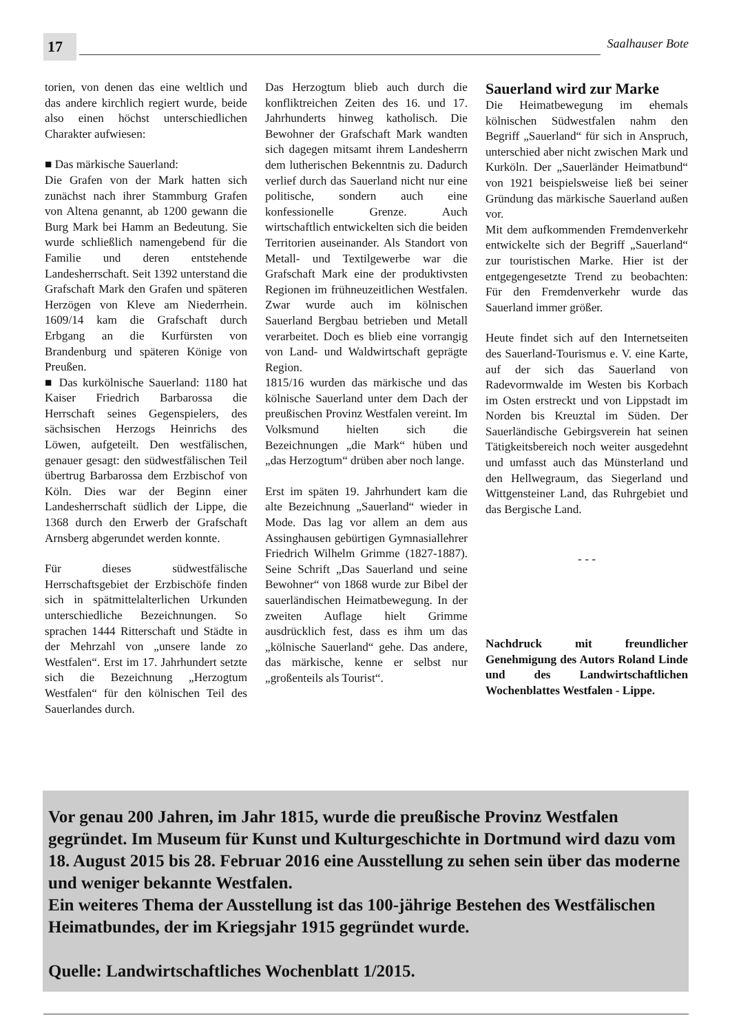17
Saalhauser Bote
torien, von denen das eine weltlich und das andere kirchlich regiert wurde, beide also einen höchst unterschiedlichen Charakter aufwiesen:
■ Das märkische Sauerland:
Die Grafen von der Mark hatten sich zunächst nach ihrer Stammburg Grafen von Altena genannt, ab 1200 gewann die Burg Mark bei Hamm an Bedeutung. Sie wurde schließlich namengebend für die Familie und deren entstehende Landesherrschaft. Seit 1392 unterstand die Grafschaft Mark den Grafen und späteren Herzögen von Kleve am Niederrhein. 1609/14 kam die Grafschaft durch Erbgang an die Kurfürsten von Brandenburg und späteren Könige von Preußen.
■ Das kurkölnische Sauerland: 1180 hat Kaiser Friedrich Barbarossa die Herrschaft seines Gegenspielers, des sächsischen Herzogs Heinrichs des Löwen, aufgeteilt. Den westfälischen, genauer gesagt: den südwestfälischen Teil übertrug Barbarossa dem Erzbischof von Köln. Dies war der Beginn einer Landesherrschaft südlich der Lippe, die 1368 durch den Erwerb der Grafschaft Arnsberg abgerundet werden konnte.
Für dieses südwestfälische Herrschaftsgebiet der Erzbischöfe finden sich in spätmittelalterlichen Urkunden unterschiedliche Bezeichnungen. So sprachen 1444 Ritterschaft und Städte in der Mehrzahl von „unsere lande zo Westfalen“. Erst im 17. Jahrhundert setzte sich die Bezeichnung „Herzogtum Westfalen“ für den kölnischen Teil des Sauerlandes durch.
Das Herzogtum blieb auch durch die konfliktreichen Zeiten des 16. und 17. Jahrhunderts hinweg katholisch. Die Bewohner der Grafschaft Mark wandten sich dagegen mitsamt ihrem Landesherrn dem lutherischen Bekenntnis zu. Dadurch verlief durch das Sauerland nicht nur eine politische, sondern auch eine konfessionelle Grenze. Auch wirtschaftlich entwickelten sich die beiden Territorien auseinander. Als Standort von Metall- und Textilgewerbe war die Grafschaft Mark eine der produktivsten Regionen im frühneuzeitlichen Westfalen. Zwar wurde auch im kölnischen Sauerland Bergbau betrieben und Metall verarbeitet. Doch es blieb eine vorrangig von Land- und Waldwirtschaft geprägte Region.
1815/16 wurden das märkische und das kölnische Sauerland unter dem Dach der preußischen Provinz Westfalen vereint. Im Volksmund hielten sich die Bezeichnungen „die Mark“ hüben und „das Herzogtum“ drüben aber noch lange.
Erst im späten 19. Jahrhundert kam die alte Bezeichnung „Sauerland“ wieder in Mode. Das lag vor allem an dem aus Assinghausen gebürtigen Gymnasiallehrer Friedrich Wilhelm Grimme (1827-1887). Seine Schrift „Das Sauerland und seine Bewohner“ von 1868 wurde zur Bibel der sauerländischen Heimatbewegung. In der zweiten Auflage hielt Grimme ausdrücklich fest, dass es ihm um das „kölnische Sauerland“ gehe. Das andere, das märkische, kenne er selbst nur „großenteils als Tourist“.
Sauerland wird zur Marke
Die Heimatbewegung im ehemals kölnischen Südwestfalen nahm den Begriff „Sauerland“ für sich in Anspruch, unterschied aber nicht zwischen Mark und Kurköln. Der „Sauerländer Heimatbund“ von 1921 beispielsweise ließ bei seiner Gründung das märkische Sauerland außen vor.
Mit dem aufkommenden Fremdenverkehr entwickelte sich der Begriff „Sauerland“ zur touristischen Marke. Hier ist der entgegengesetzte Trend zu beobachten: Für den Fremdenverkehr wurde das Sauerland immer größer.
Heute findet sich auf den Internetseiten des Sauerland-Tourismus e. V. eine Karte, auf der sich das Sauerland von Radevormwalde im Westen bis Korbach im Osten erstreckt und von Lippstadt im Norden bis Kreuztal im Süden. Der Sauerländische Gebirgsverein hat seinen Tätigkeitsbereich noch weiter ausgedehnt und umfasst auch das Münsterland und den Hellwegraum, das Siegerland und Wittgensteiner Land, das Ruhrgebiet und das Bergische Land.
- - -
Nachdruck mit freundlicher Genehmigung des Autors Roland Linde und des Landwirtschaftlichen Wochenblattes Westfalen - Lippe.
Vor genau 200 Jahren, im Jahr 1815, wurde die preußische Provinz Westfalen gegründet. Im Museum für Kunst und Kulturgeschichte in Dortmund wird dazu vom 18. August 2015 bis 28. Februar 2016 eine Ausstellung zu sehen sein über das moderne und weniger bekannte Westfalen.
Ein weiteres Thema der Ausstellung ist das 100-jährige Bestehen des Westfälischen Heimatbundes, der im Kriegsjahr 1915 gegründet wurde.
Quelle: Landwirtschaftliches Wochenblatt 1/2015.